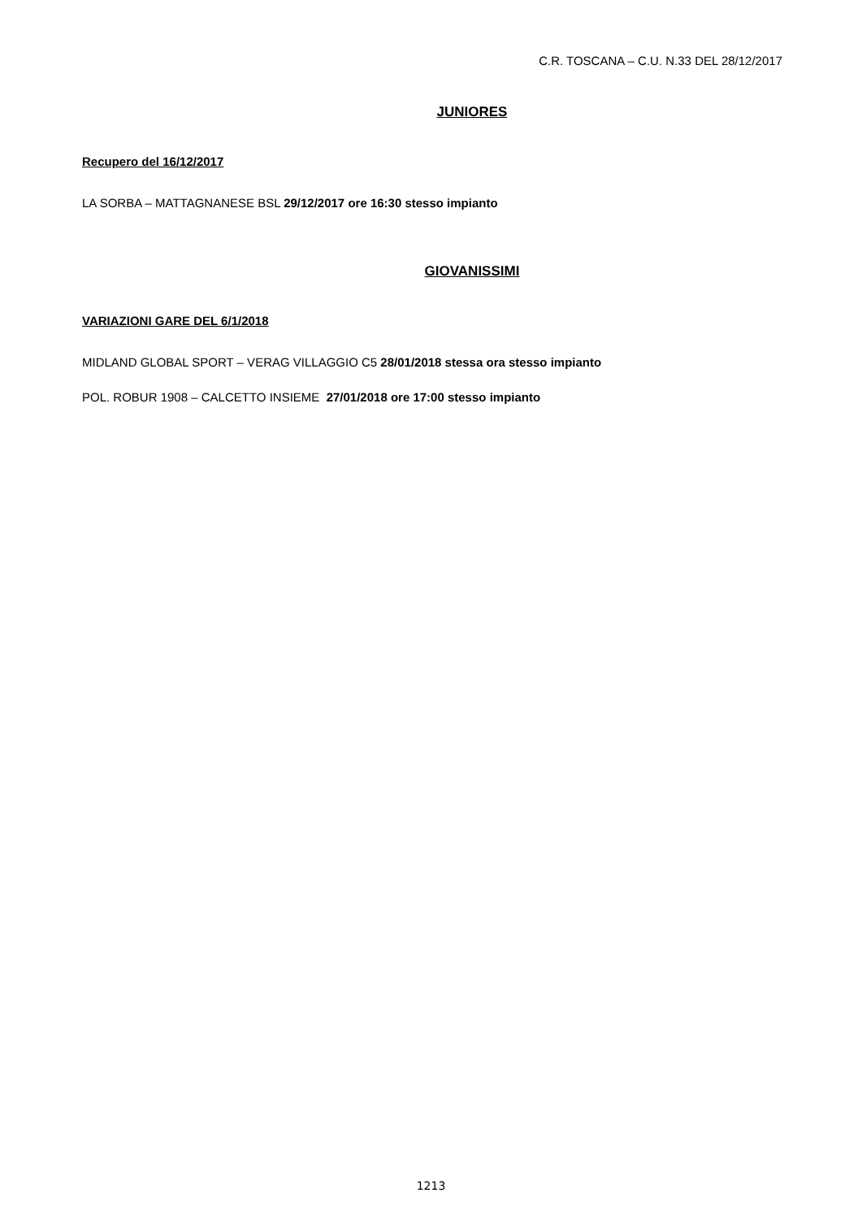C.R. TOSCANA – C.U. N.33 DEL 28/12/2017
JUNIORES
Recupero del 16/12/2017
LA SORBA – MATTAGNANESE BSL 29/12/2017 ore 16:30 stesso impianto
GIOVANISSIMI
VARIAZIONI GARE DEL 6/1/2018
MIDLAND GLOBAL SPORT – VERAG VILLAGGIO C5 28/01/2018 stessa ora stesso impianto
POL. ROBUR 1908 – CALCETTO INSIEME 27/01/2018 ore 17:00 stesso impianto
1213